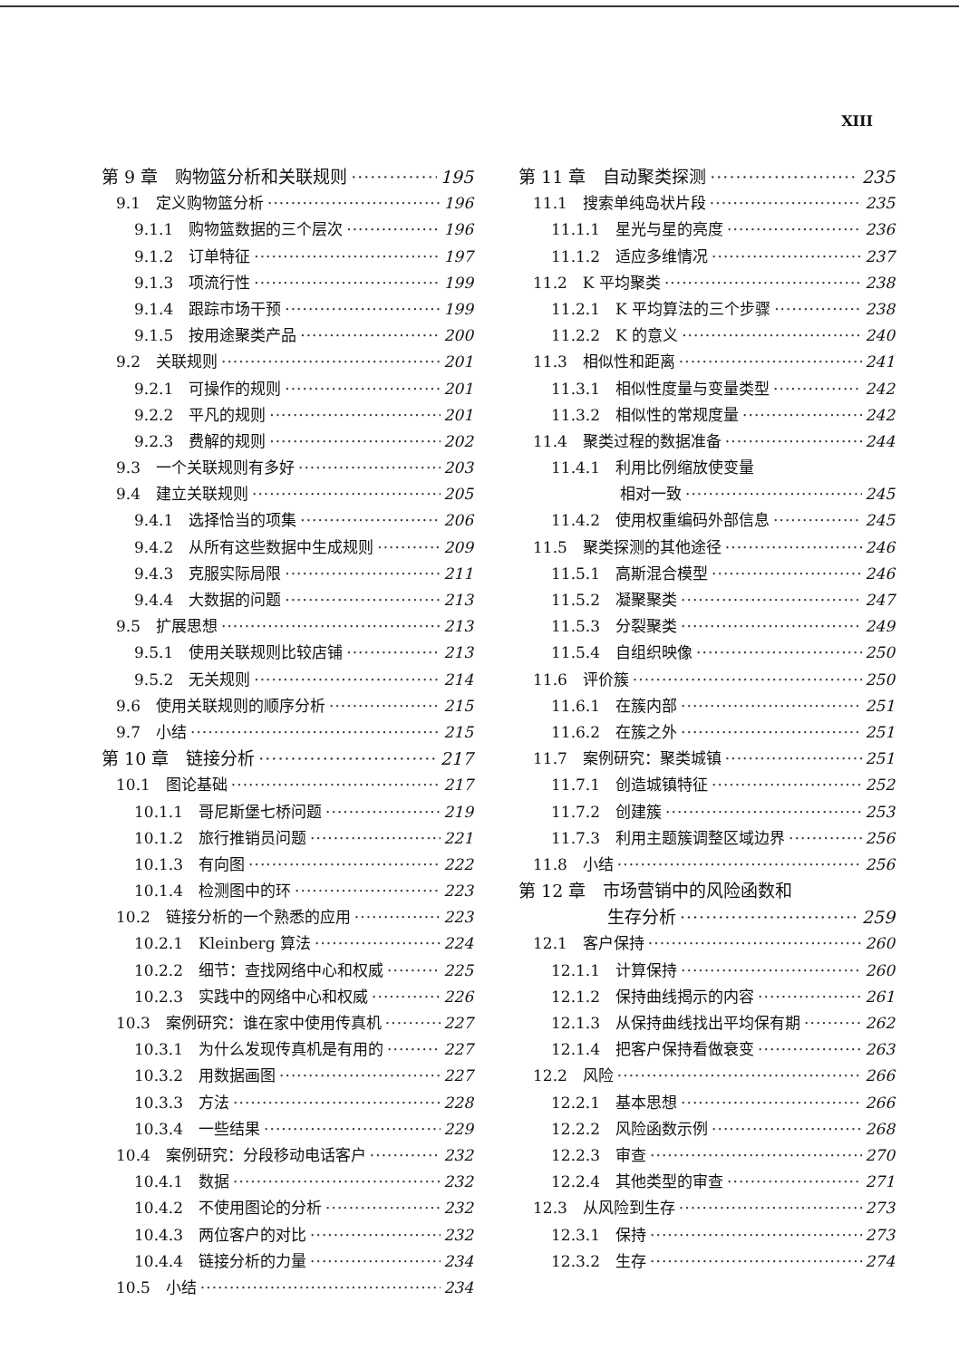XIII
第 9 章　购物篮分析和关联规则 195
9.1　定义购物篮分析 196
9.1.1　购物篮数据的三个层次 196
9.1.2　订单特征 197
9.1.3　项流行性 199
9.1.4　跟踪市场干预 199
9.1.5　按用途聚类产品 200
9.2　关联规则 201
9.2.1　可操作的规则 201
9.2.2　平凡的规则 201
9.2.3　费解的规则 202
9.3　一个关联规则有多好 203
9.4　建立关联规则 205
9.4.1　选择恰当的项集 206
9.4.2　从所有这些数据中生成规则 209
9.4.3　克服实际局限 211
9.4.4　大数据的问题 213
9.5　扩展思想 213
9.5.1　使用关联规则比较店铺 213
9.5.2　无关规则 214
9.6　使用关联规则的顺序分析 215
9.7　小结 215
第 10 章　链接分析 217
10.1　图论基础 217
10.1.1　哥尼斯堡七桥问题 219
10.1.2　旅行推销员问题 221
10.1.3　有向图 222
10.1.4　检测图中的环 223
10.2　链接分析的一个熟悉的应用 223
10.2.1　Kleinberg 算法 224
10.2.2　细节：查找网络中心和权威 225
10.2.3　实践中的网络中心和权威 226
10.3　案例研究：谁在家中使用传真机 227
10.3.1　为什么发现传真机是有用的 227
10.3.2　用数据画图 227
10.3.3　方法 228
10.3.4　一些结果 229
10.4　案例研究：分段移动电话客户 232
10.4.1　数据 232
10.4.2　不使用图论的分析 232
10.4.3　两位客户的对比 232
10.4.4　链接分析的力量 234
10.5　小结 234
第 11 章　自动聚类探测 235
11.1　搜索单纯岛状片段 235
11.1.1　星光与星的亮度 236
11.1.2　适应多维情况 237
11.2　K 平均聚类 238
11.2.1　K 平均算法的三个步骤 238
11.2.2　K 的意义 240
11.3　相似性和距离 241
11.3.1　相似性度量与变量类型 242
11.3.2　相似性的常规度量 242
11.4　聚类过程的数据准备 244
11.4.1　利用比例缩放使变量
相对一致 245
11.4.2　使用权重编码外部信息 245
11.5　聚类探测的其他途径 246
11.5.1　高斯混合模型 246
11.5.2　凝聚聚类 247
11.5.3　分裂聚类 249
11.5.4　自组织映像 250
11.6　评价簇 250
11.6.1　在簇内部 251
11.6.2　在簇之外 251
11.7　案例研究：聚类城镇 251
11.7.1　创造城镇特征 252
11.7.2　创建簇 253
11.7.3　利用主题簇调整区域边界 256
11.8　小结 256
第 12 章　市场营销中的风险函数和
生存分析 259
12.1　客户保持 260
12.1.1　计算保持 260
12.1.2　保持曲线揭示的内容 261
12.1.3　从保持曲线找出平均保有期 262
12.1.4　把客户保持看做衰变 263
12.2　风险 266
12.2.1　基本思想 266
12.2.2　风险函数示例 268
12.2.3　审查 270
12.2.4　其他类型的审查 271
12.3　从风险到生存 273
12.3.1　保持 273
12.3.2　生存 274